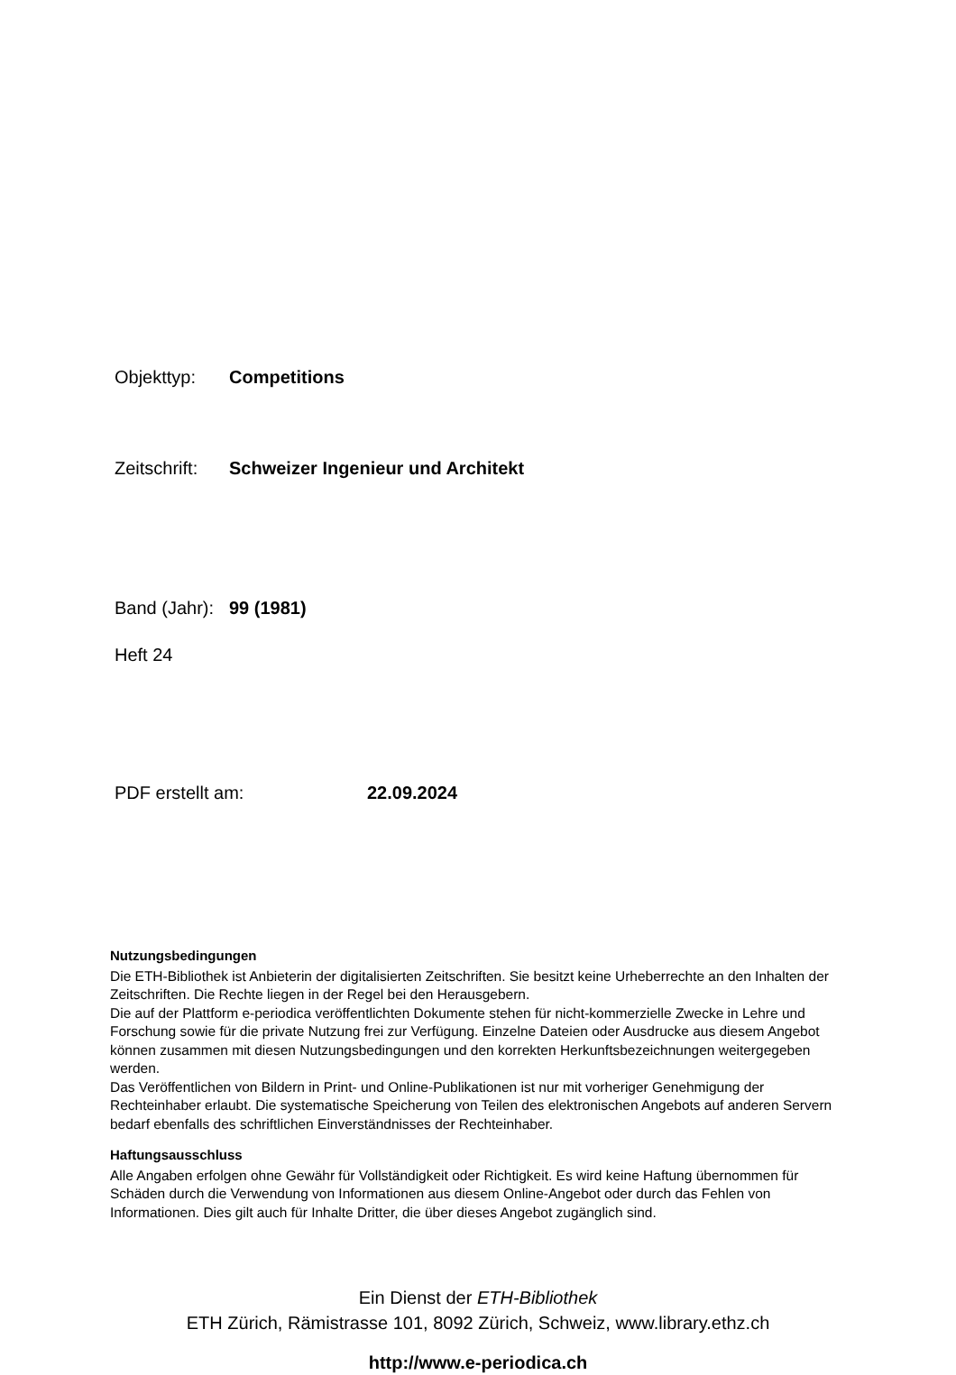Objekttyp: Competitions
Zeitschrift: Schweizer Ingenieur und Architekt
Band (Jahr): 99 (1981)
Heft 24
PDF erstellt am: 22.09.2024
Nutzungsbedingungen
Die ETH-Bibliothek ist Anbieterin der digitalisierten Zeitschriften. Sie besitzt keine Urheberrechte an den Inhalten der Zeitschriften. Die Rechte liegen in der Regel bei den Herausgebern.
Die auf der Plattform e-periodica veröffentlichten Dokumente stehen für nicht-kommerzielle Zwecke in Lehre und Forschung sowie für die private Nutzung frei zur Verfügung. Einzelne Dateien oder Ausdrucke aus diesem Angebot können zusammen mit diesen Nutzungsbedingungen und den korrekten Herkunftsbezeichnungen weitergegeben werden.
Das Veröffentlichen von Bildern in Print- und Online-Publikationen ist nur mit vorheriger Genehmigung der Rechteinhaber erlaubt. Die systematische Speicherung von Teilen des elektronischen Angebots auf anderen Servern bedarf ebenfalls des schriftlichen Einverständnisses der Rechteinhaber.
Haftungsausschluss
Alle Angaben erfolgen ohne Gewähr für Vollständigkeit oder Richtigkeit. Es wird keine Haftung übernommen für Schäden durch die Verwendung von Informationen aus diesem Online-Angebot oder durch das Fehlen von Informationen. Dies gilt auch für Inhalte Dritter, die über dieses Angebot zugänglich sind.
Ein Dienst der ETH-Bibliothek
ETH Zürich, Rämistrasse 101, 8092 Zürich, Schweiz, www.library.ethz.ch
http://www.e-periodica.ch